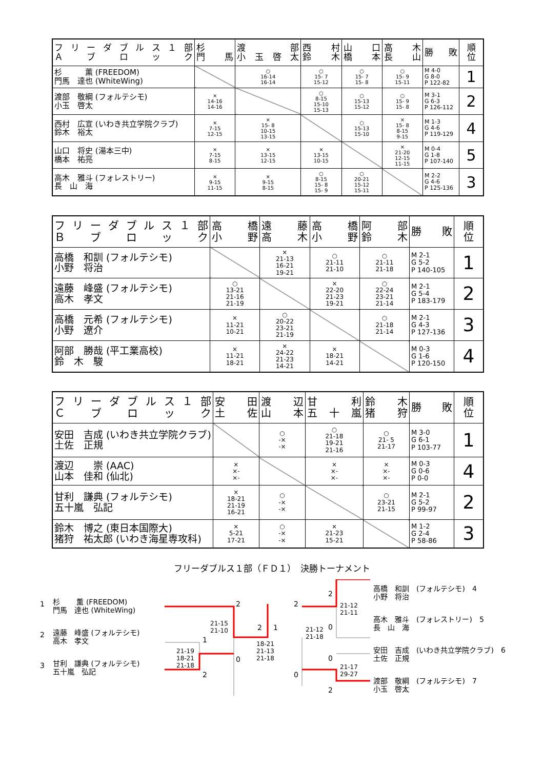| フリーダブルス１部 Ａブロック | 杉 門 馬 | 渡 部 小玉啓太 | 西 村 鈴 木 | 山 口 橋 本 | 高 木 長 山 | 勝 敗 | 順 位 |
| --- | --- | --- | --- | --- | --- | --- | --- |
| 杉 薫 (FREEDOM) 門馬 達也 (WhiteWing) | | ○ 16-14 16-14 | ○ 15- 7 15-12 | ○ 15- 7 15- 8 | ○ 15- 9 15-11 | M 4-0 G 8-0 P 122-82 | 1 |
| 渡部 敬綱 (フォルテシモ) 小玉 啓太 | × 14-16 14-16 | | ○ 8-15 15-10 15-13 | ○ 15-13 15-12 | ○ 15- 9 15- 8 | M 3-1 G 6-3 P 126-112 | 2 |
| 西村 広宣 (いわき共立学院クラブ) 鈴木 裕太 | × 7-15 12-15 | × 15- 8 10-15 13-15 | | ○ 15-13 15-10 | × 15- 8 8-15 9-15 | M 1-3 G 4-6 P 119-129 | 4 |
| 山口 将史 (湯本三中) 橋本 祐亮 | × 7-15 8-15 | × 13-15 12-15 | × 13-15 10-15 | | × 21-20 12-15 11-15 | M 0-4 G 1-8 P 107-140 | 5 |
| 高木 雅斗 (フォレストリー) 長 山 海 | × 9-15 11-15 | × 9-15 8-15 | ○ 8-15 15- 8 15- 9 | ○ 20-21 15-12 15-11 | | M 2-2 G 4-6 P 125-136 | 3 |
| フリーダブルス１部 Ｂブロック | 高 橋 小 野 | 遠 藤 高 木 | 高 橋 小 野 | 阿 部 鈴 木 | 勝 敗 | 順 位 |
| --- | --- | --- | --- | --- | --- | --- |
| 高橋 和訓 (フォルテシモ) 小野 将治 | | × 21-13 16-21 19-21 | ○ 21-11 21-10 | ○ 21-11 21-18 | M 2-1 G 5-2 P 140-105 | 1 |
| 遠藤 峰盛 (フォルテシモ) 高木 孝文 | ○ 13-21 21-16 21-19 | | × 22-20 21-23 19-21 | ○ 22-24 23-21 21-14 | M 2-1 G 5-4 P 183-179 | 2 |
| 高橋 元希 (フォルテシモ) 小野 遼介 | × 11-21 10-21 | ○ 20-22 23-21 21-19 | | ○ 21-18 21-14 | M 2-1 G 4-3 P 127-136 | 3 |
| 阿部 勝哉 (平工業高校) 鈴 木 駿 | × 11-21 18-21 | × 24-22 21-23 14-21 | × 18-21 14-21 | | M 0-3 G 1-6 P 120-150 | 4 |
| フリーダブルス１部 Ｃブロック | 安 田 土 佐 | 渡 辺 山 本 | 甘 利 五十嵐 | 鈴 木 猪 狩 | 勝 敗 | 順 位 |
| --- | --- | --- | --- | --- | --- | --- |
| 安田 吉成 (いわき共立学院クラブ) 土佐 正規 | | ○ -× -× | ○ 21-18 19-21 21-16 | ○ 21- 5 21-17 | M 3-0 G 6-1 P 103-77 | 1 |
| 渡辺 崇 (AAC) 山本 佳和 (仙北) | × ×- ×- | | × ×- ×- | × ×- ×- | M 0-3 G 0-6 P 0-0 | 4 |
| 甘利 謙典 (フォルテシモ) 五十嵐 弘記 | × 18-21 21-19 16-21 | ○ -× -× | | ○ 23-21 21-15 | M 2-1 G 5-2 P 99-97 | 2 |
| 鈴木 博之 (東日本国際大) 猪狩 祐太郎 (いわき海星専攻科) | × 5-21 17-21 | ○ -× -× | × 21-23 15-21 | | M 1-2 G 2-4 P 58-86 | 3 |
フリーダブルス１部（ＦＤ１）　決勝トーナメント
1
杉　　 薫 (FREEDOM)
門馬　達也 (WhiteWing)
2
遠藤　峰盛 (フォルテシモ)
高木　孝文
3
甘利　謙典 (フォルテシモ)
五十嵐　弘記
21-15
21-10
21-19
18-21
21-18
18-21
21-13
21-18
2
0
1
2
2 1
2
0
21-12
21-18
2
0
0
2
21-12
21-11
21-17
29-27
高橋　和訓　(フォルテシモ)　4
小野　将治
高木　雅斗　(フォレストリー)　5
長　山　海
安田　吉成　(いわき共立学院クラブ)　6
土佐　正規
渡部　敬綱　(フォルテシモ)　7
小玉　啓太